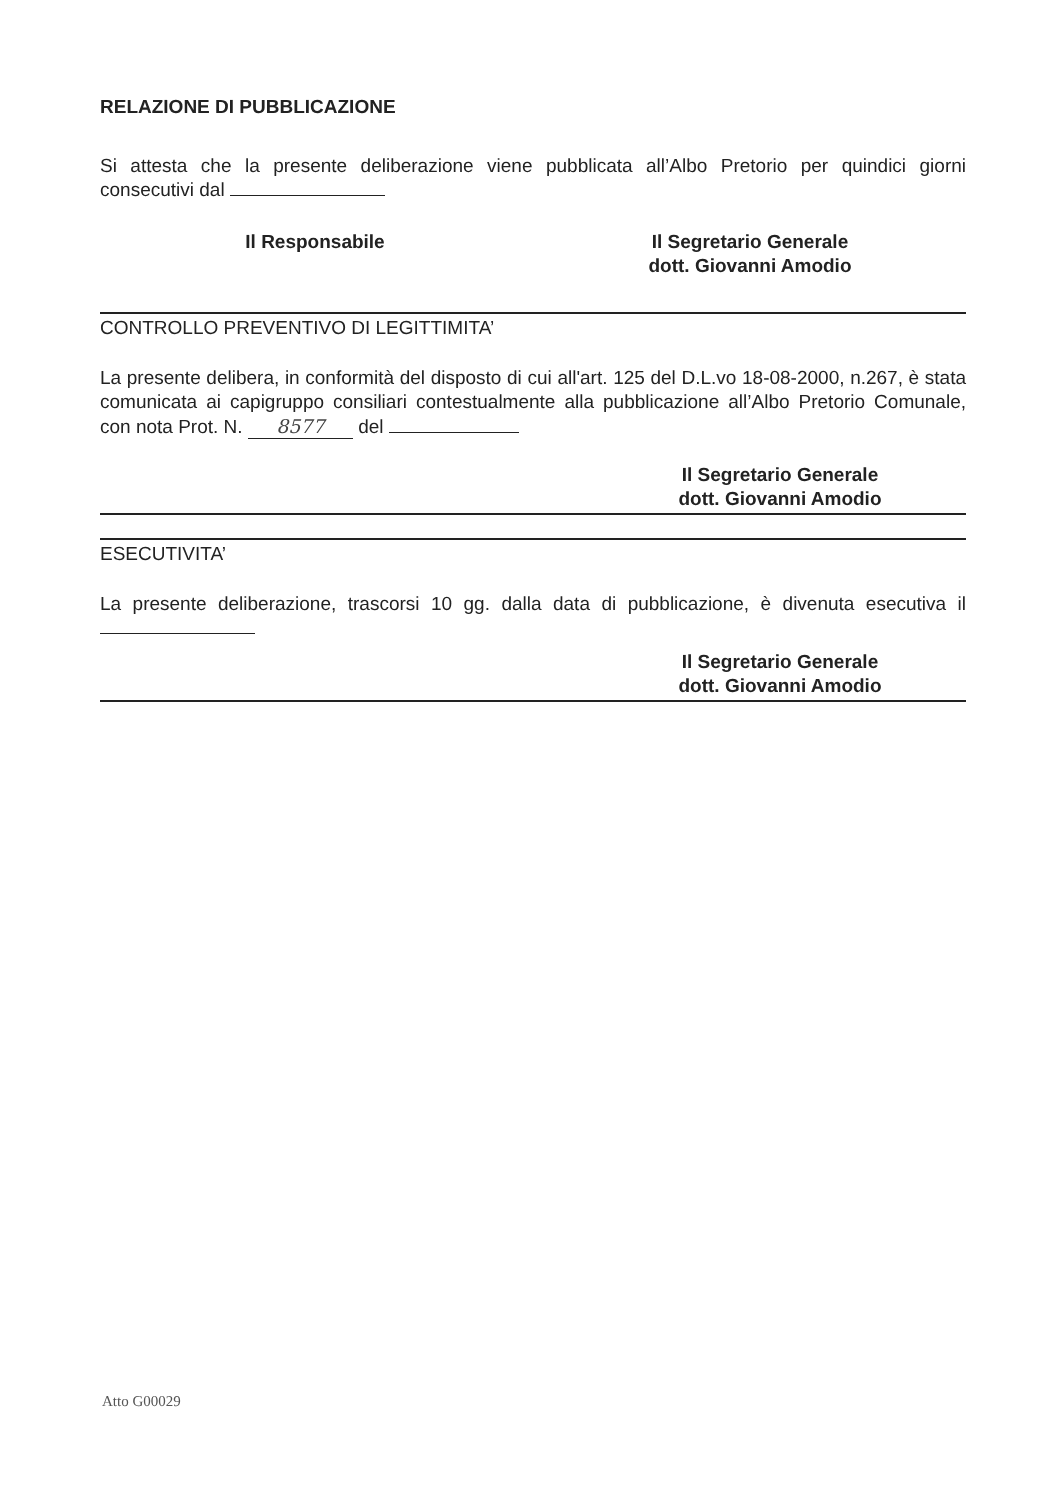RELAZIONE DI PUBBLICAZIONE
Si attesta che la presente deliberazione viene pubblicata all’Albo Pretorio per quindici giorni consecutivi dal
Il Responsabile Il Segretario Generale
dott. Giovanni Amodio
CONTROLLO PREVENTIVO DI LEGITTIMITA’
La presente delibera, in conformità del disposto di cui all'art. 125 del D.L.vo 18-08-2000, n.267, è stata comunicata ai capigruppo consiliari contestualmente alla pubblicazione all’Albo Pretorio Comunale, con nota Prot. N. 8577 del
Il Segretario Generale
dott. Giovanni Amodio
ESECUTIVITA’
La presente deliberazione, trascorsi 10 gg. dalla data di pubblicazione, è divenuta esecutiva il
Il Segretario Generale
dott. Giovanni Amodio
Atto G00029